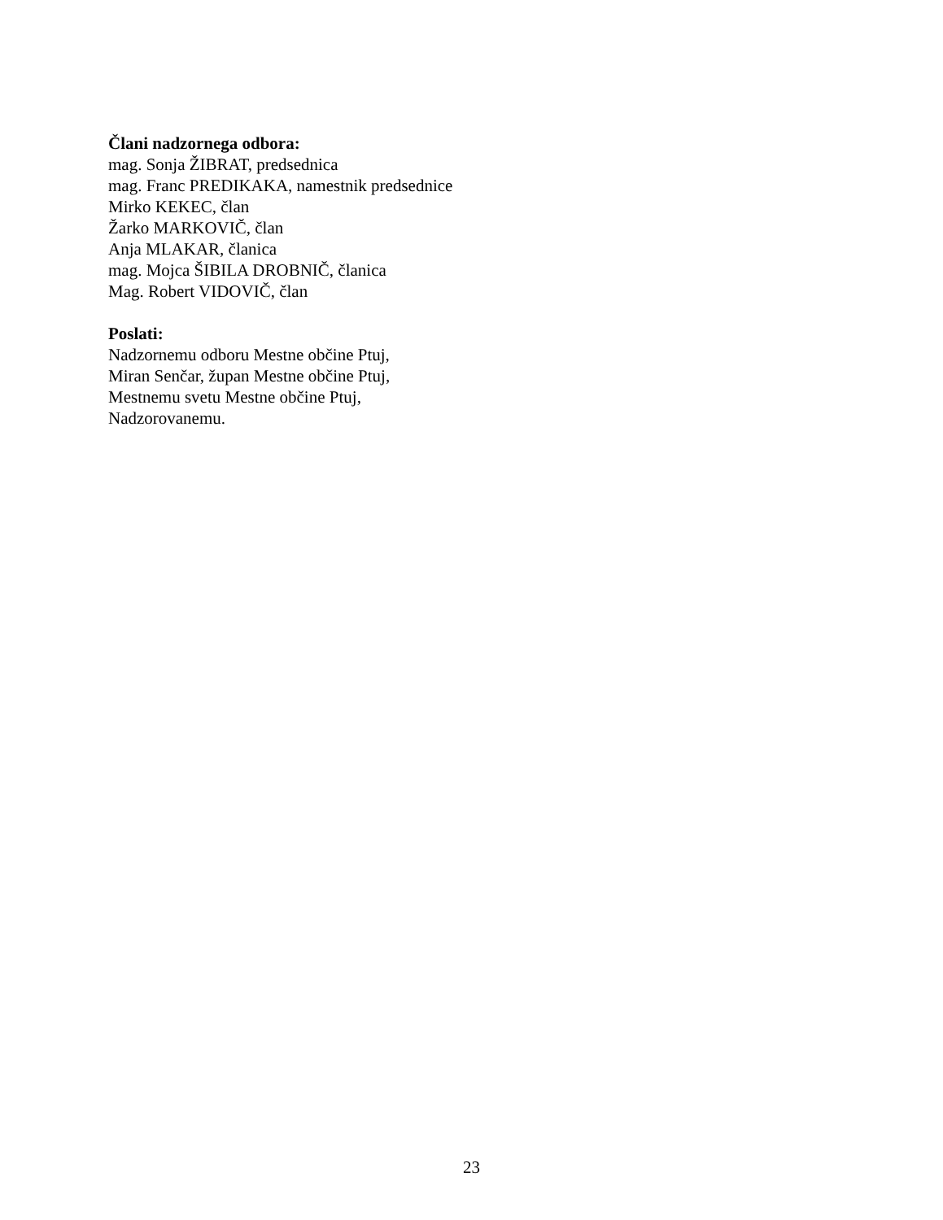Člani nadzornega odbora:
mag. Sonja ŽIBRAT, predsednica
mag. Franc PREDIKAKA, namestnik predsednice
Mirko KEKEC, član
Žarko MARKOVIČ, član
Anja MLAKAR, članica
mag. Mojca ŠIBILA DROBNIČ, članica
Mag. Robert VIDOVIČ, član
Poslati:
Nadzornemu odboru Mestne občine Ptuj,
Miran Senčar, župan Mestne občine Ptuj,
Mestnemu svetu Mestne občine Ptuj,
Nadzorovanemu.
23